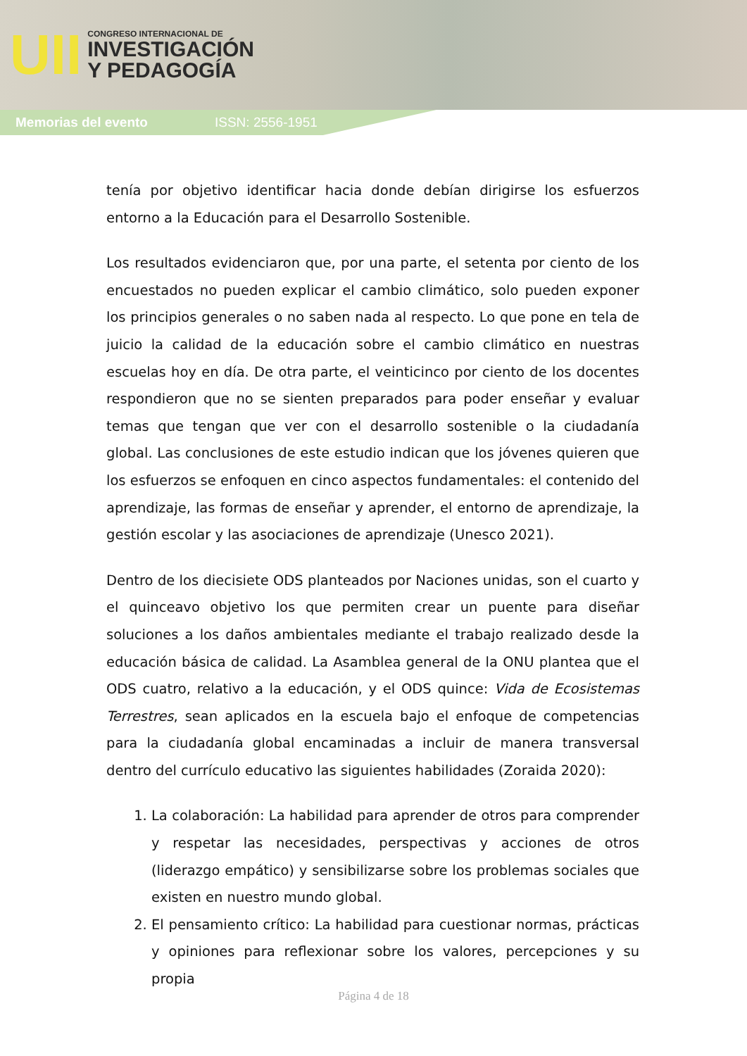UII
CONGRESO INTERNACIONAL DE
INVESTIGACIÓN
Y PEDAGOGÍA
Memorias del evento ISSN: 2556-1951
tenía por objetivo identificar hacia donde debían dirigirse los esfuerzos entorno a la Educación para el Desarrollo Sostenible.
Los resultados evidenciaron que, por una parte, el setenta por ciento de los encuestados no pueden explicar el cambio climático, solo pueden exponer los principios generales o no saben nada al respecto. Lo que pone en tela de juicio la calidad de la educación sobre el cambio climático en nuestras escuelas hoy en día. De otra parte, el veinticinco por ciento de los docentes respondieron que no se sienten preparados para poder enseñar y evaluar temas que tengan que ver con el desarrollo sostenible o la ciudadanía global. Las conclusiones de este estudio indican que los jóvenes quieren que los esfuerzos se enfoquen en cinco aspectos fundamentales: el contenido del aprendizaje, las formas de enseñar y aprender, el entorno de aprendizaje, la gestión escolar y las asociaciones de aprendizaje (Unesco 2021).
Dentro de los diecisiete ODS planteados por Naciones unidas, son el cuarto y el quinceavo objetivo los que permiten crear un puente para diseñar soluciones a los daños ambientales mediante el trabajo realizado desde la educación básica de calidad. La Asamblea general de la ONU plantea que el ODS cuatro, relativo a la educación, y el ODS quince: Vida de Ecosistemas Terrestres, sean aplicados en la escuela bajo el enfoque de competencias para la ciudadanía global encaminadas a incluir de manera transversal dentro del currículo educativo las siguientes habilidades (Zoraida 2020):
1. La colaboración: La habilidad para aprender de otros para comprender y respetar las necesidades, perspectivas y acciones de otros (liderazgo empático) y sensibilizarse sobre los problemas sociales que existen en nuestro mundo global.
2. El pensamiento crítico: La habilidad para cuestionar normas, prácticas y opiniones para reflexionar sobre los valores, percepciones y su propia
Página 4 de 18